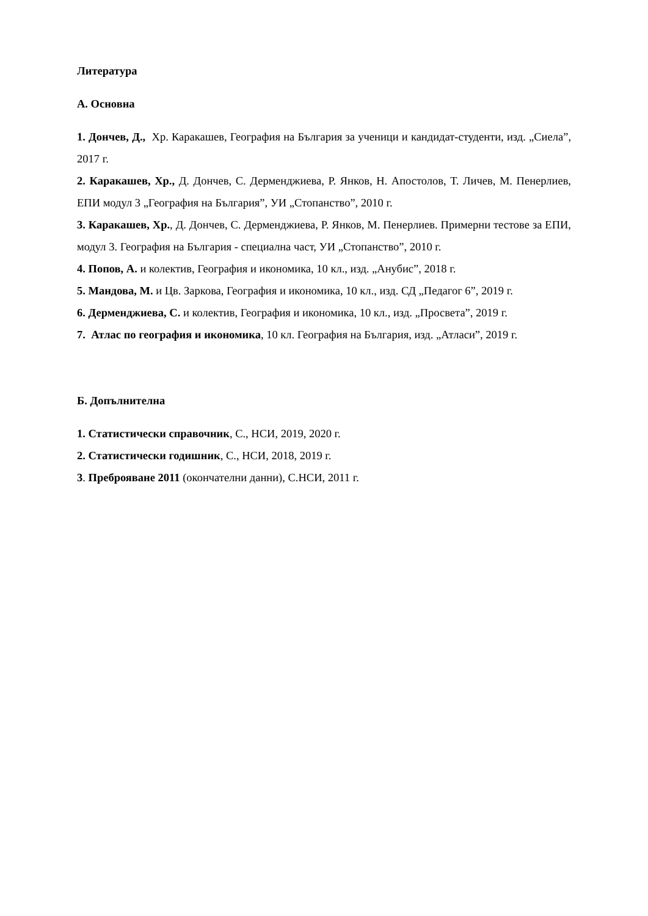Литература
А. Основна
1. Дончев, Д., Хр. Каракашев, География на България за ученици и кандидат-студенти, изд. „Сиела”, 2017 г.
2. Каракашев, Хр., Д. Дончев, С. Дерменджиева, Р. Янков, Н. Апостолов, Т. Личев, М. Пенерлиев, ЕПИ модул 3 „География на България”, УИ „Стопанство”, 2010 г.
3. Каракашев, Хр., Д. Дончев, С. Дерменджиева, Р. Янков, М. Пенерлиев. Примерни тестове за ЕПИ, модул 3. География на България - специална част, УИ „Стопанство”, 2010 г.
4. Попов, А. и колектив, География и икономика, 10 кл., изд. „Анубис”, 2018 г.
5. Мандова, М. и Цв. Заркова, География и икономика, 10 кл., изд. СД „Педагог 6”, 2019 г.
6. Дерменджиева, С. и колектив, География и икономика, 10 кл., изд. „Просвета”, 2019 г.
7. Атлас по география и икономика, 10 кл. География на България, изд. „Атласи”, 2019 г.
Б. Допълнителна
1. Статистически справочник, С., НСИ, 2019, 2020 г.
2. Статистически годишник, С., НСИ, 2018, 2019 г.
3. Преброяване 2011 (окончателни данни), С.НСИ, 2011 г.